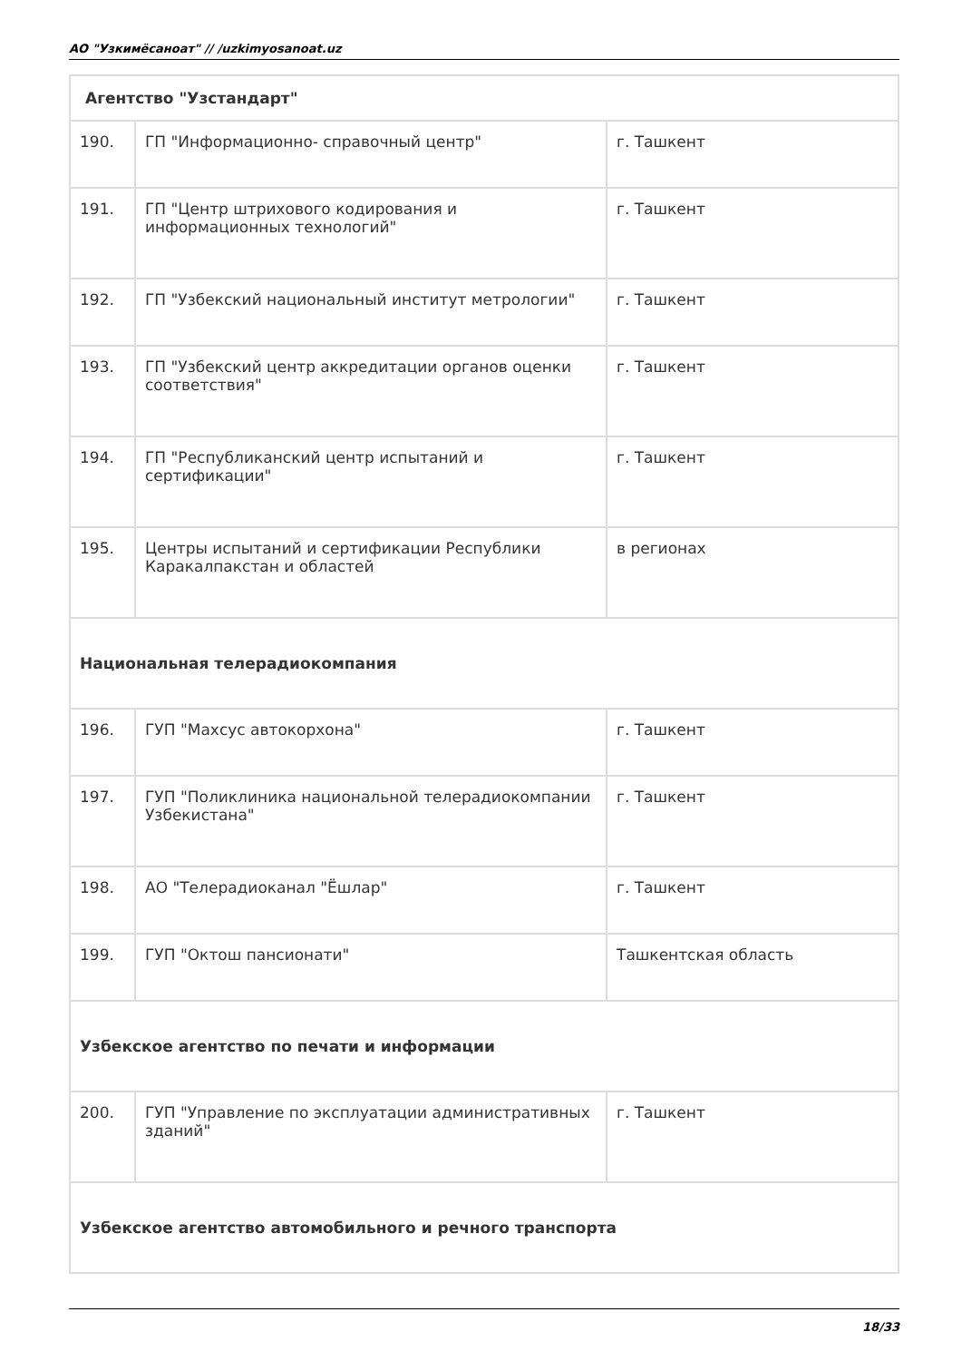АО "Узкимёсаноат" // /uzkimyosanoat.uz
| Агентство "Узстандарт" | | |
| 190. | ГП "Информационно- справочный центр" | г. Ташкент |
| 191. | ГП "Центр штрихового кодирования и информационных технологий" | г. Ташкент |
| 192. | ГП "Узбекский национальный институт метрологии" | г. Ташкент |
| 193. | ГП "Узбекский центр аккредитации органов оценки соответствия" | г. Ташкент |
| 194. | ГП "Республиканский центр испытаний и сертификации" | г. Ташкент |
| 195. | Центры испытаний и сертификации Республики Каракалпакстан и областей | в регионах |
| Национальная телерадиокомпания | | |
| 196. | ГУП "Махсус автокорхона" | г. Ташкент |
| 197. | ГУП "Поликлиника национальной телерадиокомпании Узбекистана" | г. Ташкент |
| 198. | АО "Телерадиоканал "Ёшлар" | г. Ташкент |
| 199. | ГУП "Октош пансионати" | Ташкентская область |
| Узбекское агентство по печати и информации | | |
| 200. | ГУП "Управление по эксплуатации административных зданий" | г. Ташкент |
| Узбекское агентство автомобильного и речного транспорта | | |
18/33